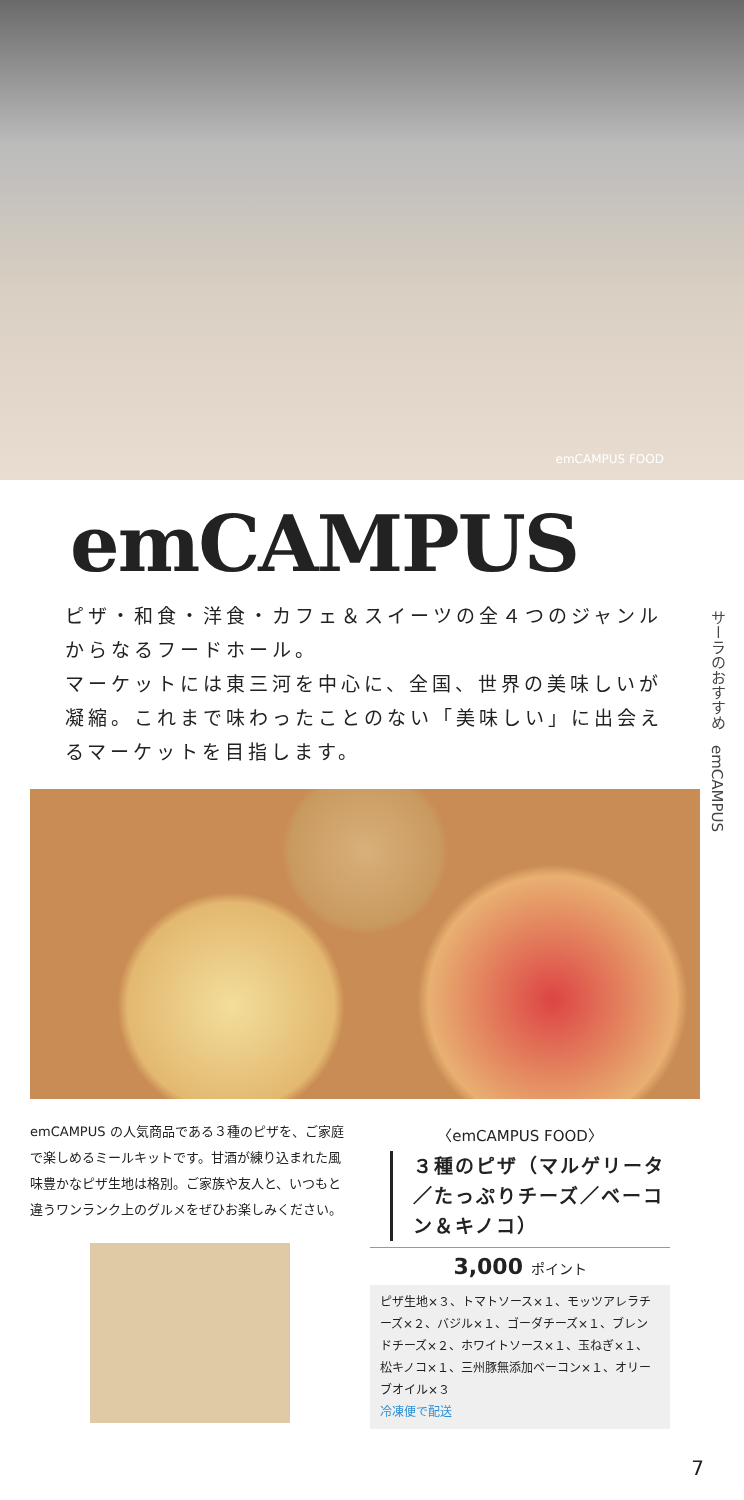emCAMPUS FOOD
emCAMPUS
ピザ・和食・洋食・カフェ＆スイーツの全４つのジャンルからなるフードホール。
マーケットには東三河を中心に、全国、世界の美味しいが凝縮。これまで味わったことのない「美味しい」に出会えるマーケットを目指します。
emCAMPUS の人気商品である３種のピザを、ご家庭で楽しめるミールキットです。甘酒が練り込まれた風味豊かなピザ生地は格別。ご家族や友人と、いつもと違うワンランク上のグルメをぜひお楽しみください。
〈emCAMPUS FOOD〉
３種のピザ（マルゲリータ／たっぷりチーズ／ベーコン＆キノコ）
3,000 ポイント
ピザ生地×３、トマトソース×１、モッツアレラチーズ×２、バジル×１、ゴーダチーズ×１、ブレンドチーズ×２、ホワイトソース×１、玉ねぎ×１、松キノコ×１、三州豚無添加ベーコン×１、オリーブオイル×３
冷凍便で配送
サーラのおすすめ　emCAMPUS
7